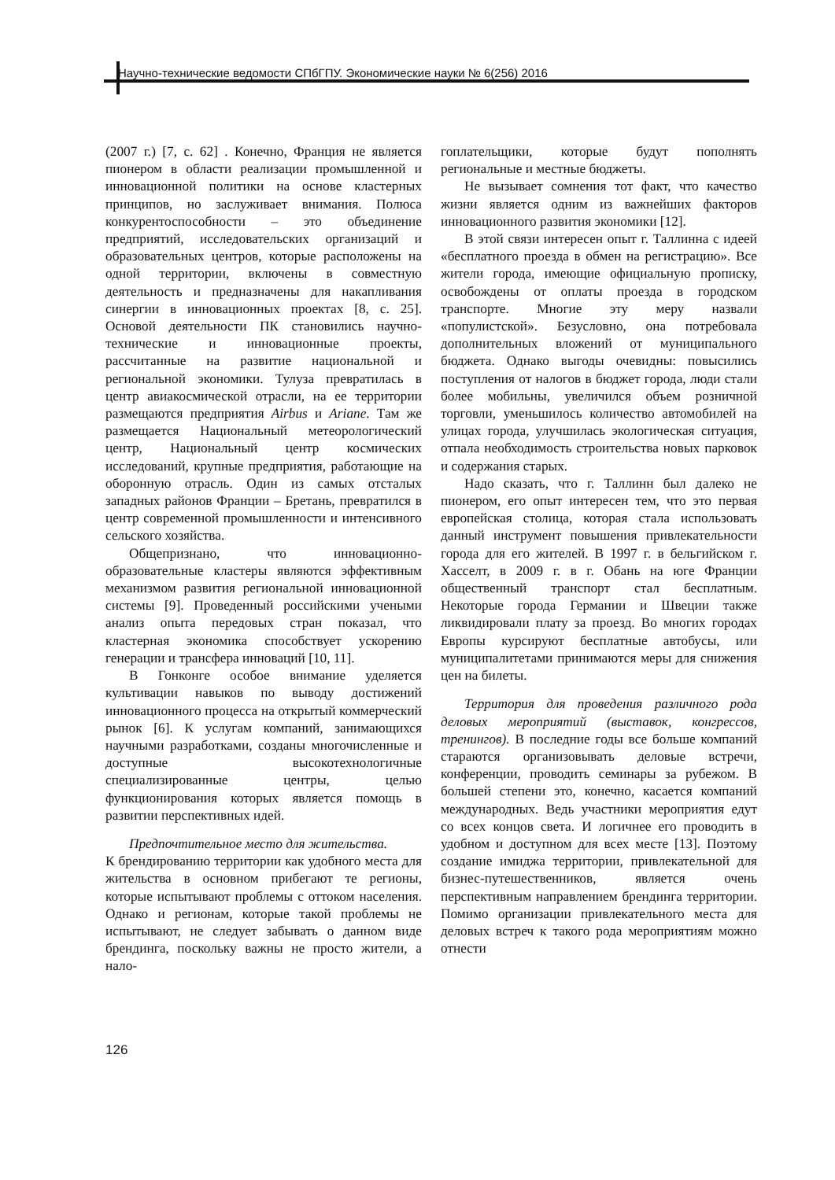Научно-технические ведомости СПбГПУ. Экономические науки № 6(256) 2016
(2007 г.) [7, с. 62] . Конечно, Франция не является пионером в области реализации промышленной и инновационной политики на основе кластерных принципов, но заслуживает внимания. Полюса конкурентоспособности – это объединение предприятий, исследовательских организаций и образовательных центров, которые расположены на одной территории, включены в совместную деятельность и предназначены для накапливания синергии в инновационных проектах [8, с. 25]. Основой деятельности ПК становились научно-технические и инновационные проекты, рассчитанные на развитие национальной и региональной экономики. Тулуза превратилась в центр авиакосмической отрасли, на ее территории размещаются предприятия Airbus и Ariane. Там же размещается Национальный метеорологический центр, Национальный центр космических исследований, крупные предприятия, работающие на оборонную отрасль. Один из самых отсталых западных районов Франции – Бретань, превратился в центр современной промышленности и интенсивного сельского хозяйства.
Общепризнано, что инновационно-образовательные кластеры являются эффективным механизмом развития региональной инновационной системы [9]. Проведенный российскими учеными анализ опыта передовых стран показал, что кластерная экономика способствует ускорению генерации и трансфера инноваций [10, 11].
В Гонконге особое внимание уделяется культивации навыков по выводу достижений инновационного процесса на открытый коммерческий рынок [6]. К услугам компаний, занимающихся научными разработками, созданы многочисленные и доступные высокотехнологичные специализированные центры, целью функционирования которых является помощь в развитии перспективных идей.
Предпочтительное место для жительства.
К брендированию территории как удобного места для жительства в основном прибегают те регионы, которые испытывают проблемы с оттоком населения. Однако и регионам, которые такой проблемы не испытывают, не следует забывать о данном виде брендинга, поскольку важны не просто жители, а нало-
гоплательщики, которые будут пополнять региональные и местные бюджеты.
Не вызывает сомнения тот факт, что качество жизни является одним из важнейших факторов инновационного развития экономики [12].
В этой связи интересен опыт г. Таллинна с идеей «бесплатного проезда в обмен на регистрацию». Все жители города, имеющие официальную прописку, освобождены от оплаты проезда в городском транспорте. Многие эту меру назвали «популистской». Безусловно, она потребовала дополнительных вложений от муниципального бюджета. Однако выгоды очевидны: повысились поступления от налогов в бюджет города, люди стали более мобильны, увеличился объем розничной торговли, уменьшилось количество автомобилей на улицах города, улучшилась экологическая ситуация, отпала необходимость строительства новых парковок и содержания старых.
Надо сказать, что г. Таллинн был далеко не пионером, его опыт интересен тем, что это первая европейская столица, которая стала использовать данный инструмент повышения привлекательности города для его жителей. В 1997 г. в бельгийском г. Хасселт, в 2009 г. в г. Обань на юге Франции общественный транспорт стал бесплатным. Некоторые города Германии и Швеции также ликвидировали плату за проезд. Во многих городах Европы курсируют бесплатные автобусы, или муниципалитетами принимаются меры для снижения цен на билеты.
Территория для проведения различного рода деловых мероприятий (выставок, конгрессов, тренингов). В последние годы все больше компаний стараются организовывать деловые встречи, конференции, проводить семинары за рубежом. В большей степени это, конечно, касается компаний международных. Ведь участники мероприятия едут со всех концов света. И логичнее его проводить в удобном и доступном для всех месте [13]. Поэтому создание имиджа территории, привлекательной для бизнес-путешественников, является очень перспективным направлением брендинга территории. Помимо организации привлекательного места для деловых встреч к такого рода мероприятиям можно отнести
126